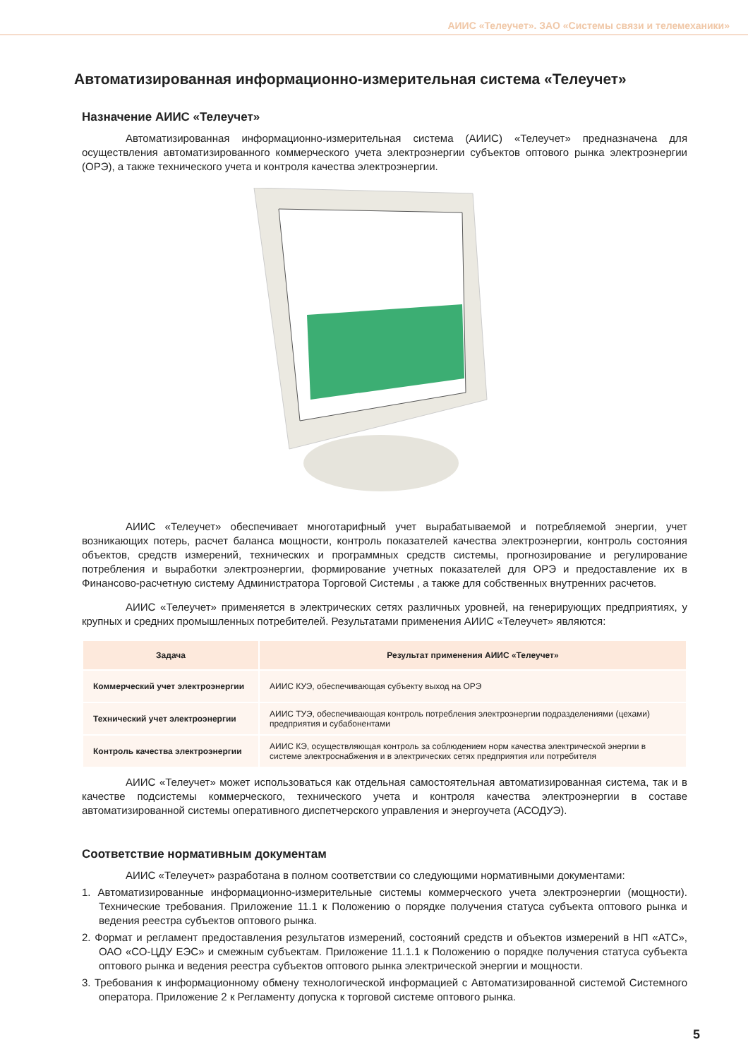АИИС «Телеучет». ЗАО «Системы связи и телемеханики»
Автоматизированная информационно-измерительная система «Телеучет»
Назначение АИИС «Телеучет»
Автоматизированная информационно-измерительная система (АИИС) «Телеучет» предназначена для осуществления автоматизированного коммерческого учета электроэнергии субъектов оптового рынка электроэнергии (ОРЭ), а также технического учета и контроля качества электроэнергии.
АИИС «Телеучет» обеспечивает многотарифный учет вырабатываемой и потребляемой энергии, учет возникающих потерь, расчет баланса мощности, контроль показателей качества электроэнергии, контроль состояния объектов, средств измерений, технических и программных средств системы, прогнозирование и регулирование потребления и выработки электроэнергии, формирование учетных показателей для ОРЭ и предоставление их в Финансово-расчетную систему Администратора Торговой Системы , а также для собственных внутренних расчетов.
АИИС «Телеучет» применяется в электрических сетях различных уровней, на генерирующих предприятиях, у крупных и средних промышленных потребителей. Результатами применения АИИС «Телеучет» являются:
| Задача | Результат применения АИИС «Телеучет» |
| --- | --- |
| Коммерческий учет электроэнергии | АИИС КУЭ, обеспечивающая субъекту выход на ОРЭ |
| Технический учет электроэнергии | АИИС ТУЭ, обеспечивающая контроль потребления электроэнергии подразделениями (цехами) предприятия и субабонентами |
| Контроль качества электроэнергии | АИИС КЭ, осуществляющая контроль за соблюдением норм качества электрической энергии в системе электроснабжения и в электрических сетях предприятия или потребителя |
АИИС «Телеучет» может использоваться как отдельная самостоятельная автоматизированная система, так и в качестве подсистемы коммерческого, технического учета и контроля качества электроэнергии в составе автоматизированной системы оперативного диспетчерского управления и энергоучета (АСОДУЭ).
Соответствие нормативным документам
АИИС «Телеучет» разработана в полном соответствии со следующими нормативными документами:
1. Автоматизированные информационно-измерительные системы коммерческого учета электроэнергии (мощности). Технические требования. Приложение 11.1 к Положению о порядке получения статуса субъекта оптового рынка и ведения реестра субъектов оптового рынка.
2. Формат и регламент предоставления результатов измерений, состояний средств и объектов измерений в НП «АТС», ОАО «СО-ЦДУ ЕЭС» и смежным субъектам. Приложение 11.1.1 к Положению о порядке получения статуса субъекта оптового рынка и ведения реестра субъектов оптового рынка электрической энергии и мощности.
3. Требования к информационному обмену технологической информацией с Автоматизированной системой Системного оператора. Приложение 2 к Регламенту допуска к торговой системе оптового рынка.
5